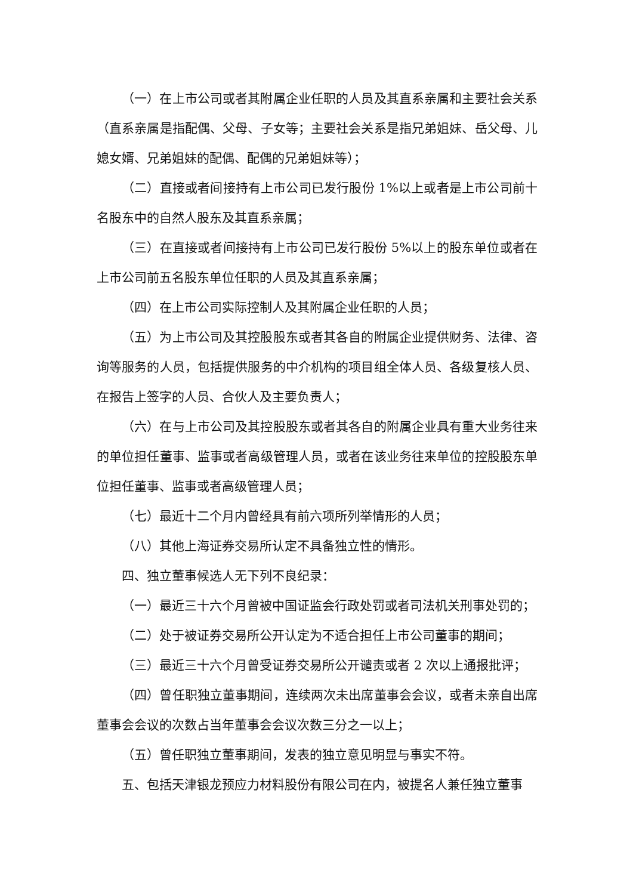（一）在上市公司或者其附属企业任职的人员及其直系亲属和主要社会关系（直系亲属是指配偶、父母、子女等；主要社会关系是指兄弟姐妹、岳父母、儿媳女婿、兄弟姐妹的配偶、配偶的兄弟姐妹等）；
（二）直接或者间接持有上市公司已发行股份 1%以上或者是上市公司前十名股东中的自然人股东及其直系亲属；
（三）在直接或者间接持有上市公司已发行股份 5%以上的股东单位或者在上市公司前五名股东单位任职的人员及其直系亲属；
（四）在上市公司实际控制人及其附属企业任职的人员；
（五）为上市公司及其控股股东或者其各自的附属企业提供财务、法律、咨询等服务的人员，包括提供服务的中介机构的项目组全体人员、各级复核人员、在报告上签字的人员、合伙人及主要负责人；
（六）在与上市公司及其控股股东或者其各自的附属企业具有重大业务往来的单位担任董事、监事或者高级管理人员，或者在该业务往来单位的控股股东单位担任董事、监事或者高级管理人员；
（七）最近十二个月内曾经具有前六项所列举情形的人员；
（八）其他上海证券交易所认定不具备独立性的情形。
四、独立董事候选人无下列不良纪录：
（一）最近三十六个月曾被中国证监会行政处罚或者司法机关刑事处罚的；
（二）处于被证券交易所公开认定为不适合担任上市公司董事的期间；
（三）最近三十六个月曾受证券交易所公开谴责或者 2 次以上通报批评；
（四）曾任职独立董事期间，连续两次未出席董事会会议，或者未亲自出席董事会会议的次数占当年董事会会议次数三分之一以上；
（五）曾任职独立董事期间，发表的独立意见明显与事实不符。
五、包括天津银龙预应力材料股份有限公司在内，被提名人兼任独立董事